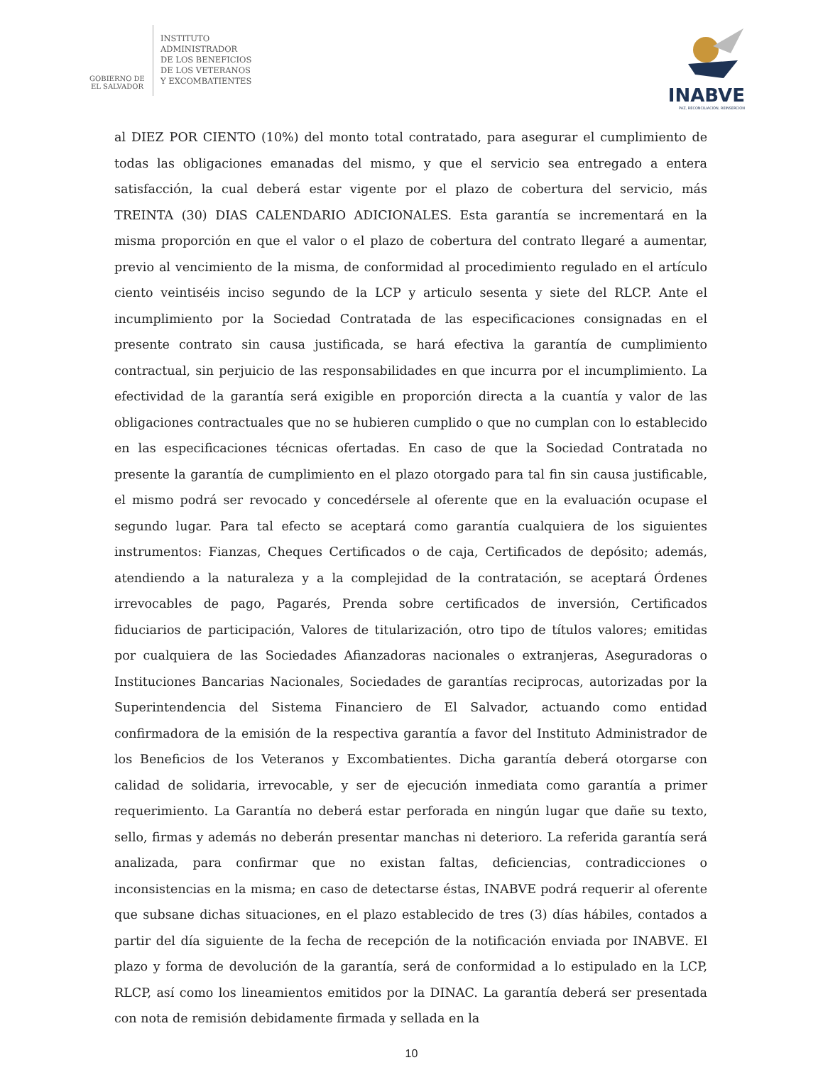GOBIERNO DE
EL SALVADOR
INSTITUTO
ADMINISTRADOR
DE LOS BENEFICIOS
DE LOS VETERANOS
Y EXCOMBATIENTES
INABVE
PAZ, RECONCILIACIÓN, REINSERCIÓN
al DIEZ POR CIENTO (10%) del monto total contratado, para asegurar el cumplimiento de todas las obligaciones emanadas del mismo, y que el servicio sea entregado a entera satisfacción, la cual deberá estar vigente por el plazo de cobertura del servicio, más TREINTA (30) DIAS CALENDARIO ADICIONALES. Esta garantía se incrementará en la misma proporción en que el valor o el plazo de cobertura del contrato llegaré a aumentar, previo al vencimiento de la misma, de conformidad al procedimiento regulado en el artículo ciento veintiséis inciso segundo de la LCP y articulo sesenta y siete del RLCP. Ante el incumplimiento por la Sociedad Contratada de las especificaciones consignadas en el presente contrato sin causa justificada, se hará efectiva la garantía de cumplimiento contractual, sin perjuicio de las responsabilidades en que incurra por el incumplimiento. La efectividad de la garantía será exigible en proporción directa a la cuantía y valor de las obligaciones contractuales que no se hubieren cumplido o que no cumplan con lo establecido en las especificaciones técnicas ofertadas. En caso de que la Sociedad Contratada no presente la garantía de cumplimiento en el plazo otorgado para tal fin sin causa justificable, el mismo podrá ser revocado y concedérsele al oferente que en la evaluación ocupase el segundo lugar. Para tal efecto se aceptará como garantía cualquiera de los siguientes instrumentos: Fianzas, Cheques Certificados o de caja, Certificados de depósito; además, atendiendo a la naturaleza y a la complejidad de la contratación, se aceptará Órdenes irrevocables de pago, Pagarés, Prenda sobre certificados de inversión, Certificados fiduciarios de participación, Valores de titularización, otro tipo de títulos valores; emitidas por cualquiera de las Sociedades Afianzadoras nacionales o extranjeras, Aseguradoras o Instituciones Bancarias Nacionales, Sociedades de garantías reciprocas, autorizadas por la Superintendencia del Sistema Financiero de El Salvador, actuando como entidad confirmadora de la emisión de la respectiva garantía a favor del Instituto Administrador de los Beneficios de los Veteranos y Excombatientes. Dicha garantía deberá otorgarse con calidad de solidaria, irrevocable, y ser de ejecución inmediata como garantía a primer requerimiento. La Garantía no deberá estar perforada en ningún lugar que dañe su texto, sello, firmas y además no deberán presentar manchas ni deterioro. La referida garantía será analizada, para confirmar que no existan faltas, deficiencias, contradicciones o inconsistencias en la misma; en caso de detectarse éstas, INABVE podrá requerir al oferente que subsane dichas situaciones, en el plazo establecido de tres (3) días hábiles, contados a partir del día siguiente de la fecha de recepción de la notificación enviada por INABVE. El plazo y forma de devolución de la garantía, será de conformidad a lo estipulado en la LCP, RLCP, así como los lineamientos emitidos por la DINAC. La garantía deberá ser presentada con nota de remisión debidamente firmada y sellada en la
10